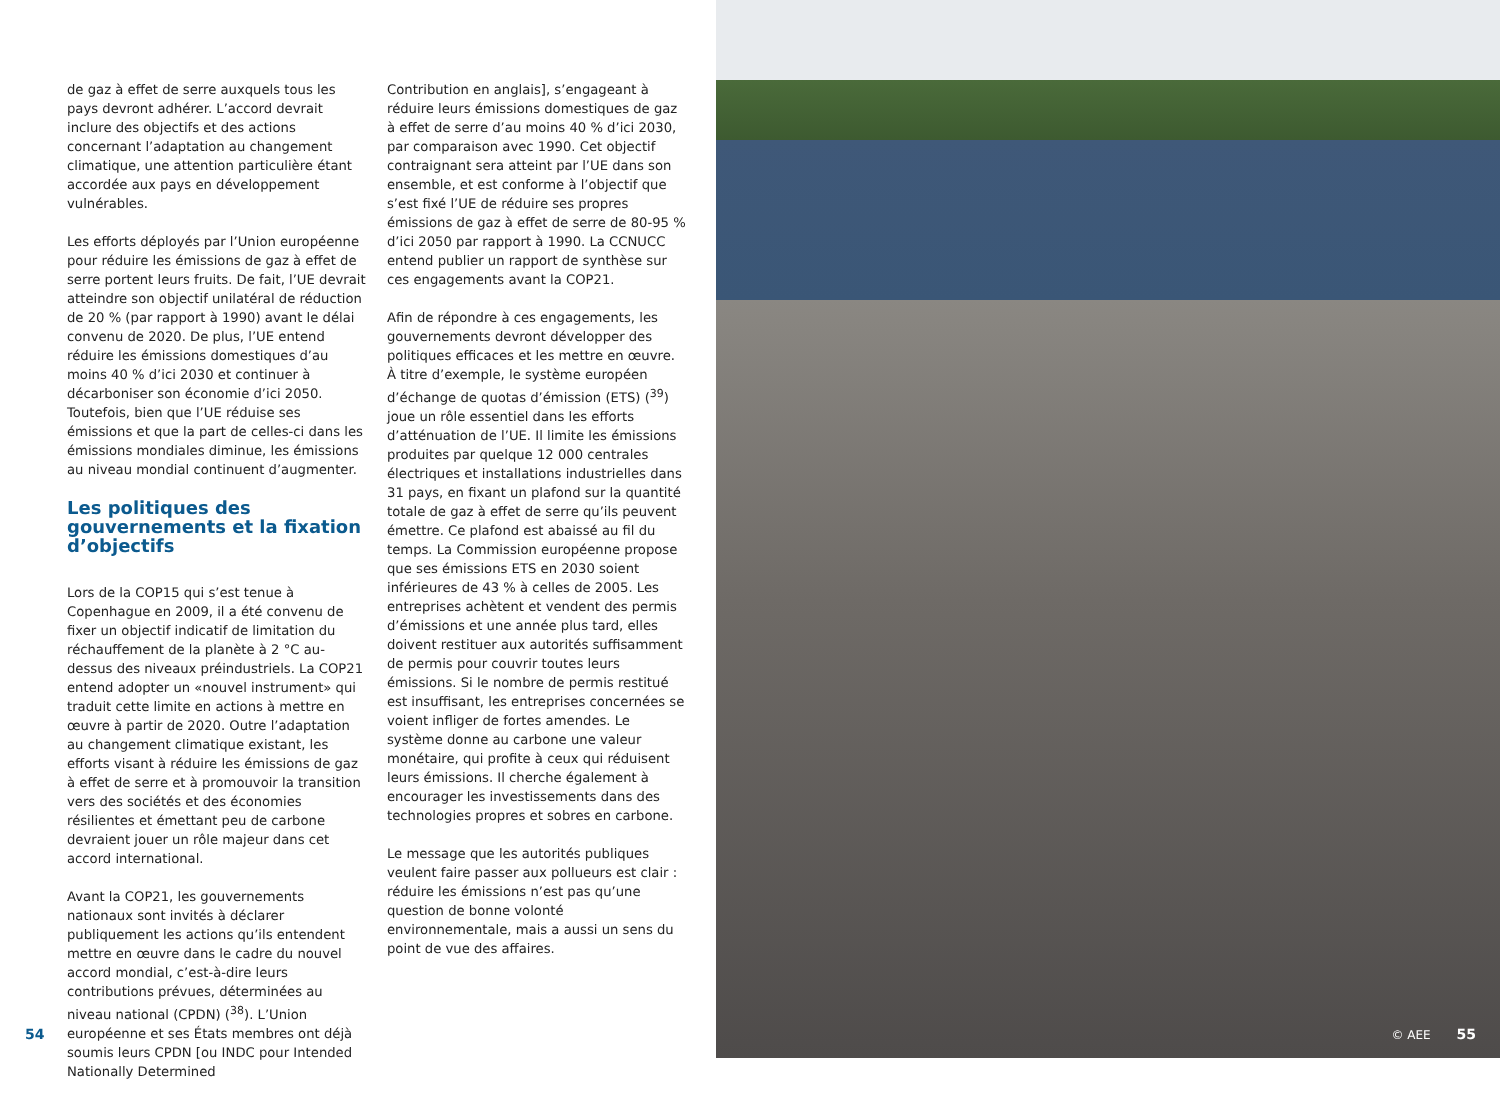de gaz à effet de serre auxquels tous les pays devront adhérer. L’accord devrait inclure des objectifs et des actions concernant l’adaptation au changement climatique, une attention particulière étant accordée aux pays en développement vulnérables.
Les efforts déployés par l’Union européenne pour réduire les émissions de gaz à effet de serre portent leurs fruits. De fait, l’UE devrait atteindre son objectif unilatéral de réduction de 20 % (par rapport à 1990) avant le délai convenu de 2020. De plus, l’UE entend réduire les émissions domestiques d’au moins 40 % d’ici 2030 et continuer à décarboniser son économie d’ici 2050. Toutefois, bien que l’UE réduise ses émissions et que la part de celles-ci dans les émissions mondiales diminue, les émissions au niveau mondial continuent d’augmenter.
Les politiques des gouvernements et la fixation d’objectifs
Lors de la COP15 qui s’est tenue à Copenhague en 2009, il a été convenu de fixer un objectif indicatif de limitation du réchauffement de la planète à 2 °C au-dessus des niveaux préindustriels. La COP21 entend adopter un «nouvel instrument» qui traduit cette limite en actions à mettre en œuvre à partir de 2020. Outre l’adaptation au changement climatique existant, les efforts visant à réduire les émissions de gaz à effet de serre et à promouvoir la transition vers des sociétés et des économies résilientes et émettant peu de carbone devraient jouer un rôle majeur dans cet accord international.
Avant la COP21, les gouvernements nationaux sont invités à déclarer publiquement les actions qu’ils entendent mettre en œuvre dans le cadre du nouvel accord mondial, c’est-à-dire leurs contributions prévues, déterminées au niveau national (CPDN) (<sup>38</sup>). L’Union européenne et ses États membres ont déjà soumis leurs CPDN [ou INDC pour Intended Nationally Determined
Contribution en anglais], s’engageant à réduire leurs émissions domestiques de gaz à effet de serre d’au moins 40 % d’ici 2030, par comparaison avec 1990. Cet objectif contraignant sera atteint par l’UE dans son ensemble, et est conforme à l’objectif que s’est fixé l’UE de réduire ses propres émissions de gaz à effet de serre de 80-95 % d’ici 2050 par rapport à 1990. La CCNUCC entend publier un rapport de synthèse sur ces engagements avant la COP21.
Afin de répondre à ces engagements, les gouvernements devront développer des politiques efficaces et les mettre en œuvre. À titre d’exemple, le système européen d’échange de quotas d’émission (ETS) (<sup>39</sup>) joue un rôle essentiel dans les efforts d’atténuation de l’UE. Il limite les émissions produites par quelque 12 000 centrales électriques et installations industrielles dans 31 pays, en fixant un plafond sur la quantité totale de gaz à effet de serre qu’ils peuvent émettre. Ce plafond est abaissé au fil du temps. La Commission européenne propose que ses émissions ETS en 2030 soient inférieures de 43 % à celles de 2005. Les entreprises achètent et vendent des permis d’émissions et une année plus tard, elles doivent restituer aux autorités suffisamment de permis pour couvrir toutes leurs émissions. Si le nombre de permis restitué est insuffisant, les entreprises concernées se voient infliger de fortes amendes. Le système donne au carbone une valeur monétaire, qui profite à ceux qui réduisent leurs émissions. Il cherche également à encourager les investissements dans des technologies propres et sobres en carbone.
Le message que les autorités publiques veulent faire passer aux pollueurs est clair : réduire les émissions n’est pas qu’une question de bonne volonté environnementale, mais a aussi un sens du point de vue des affaires.
54
© AEE 55